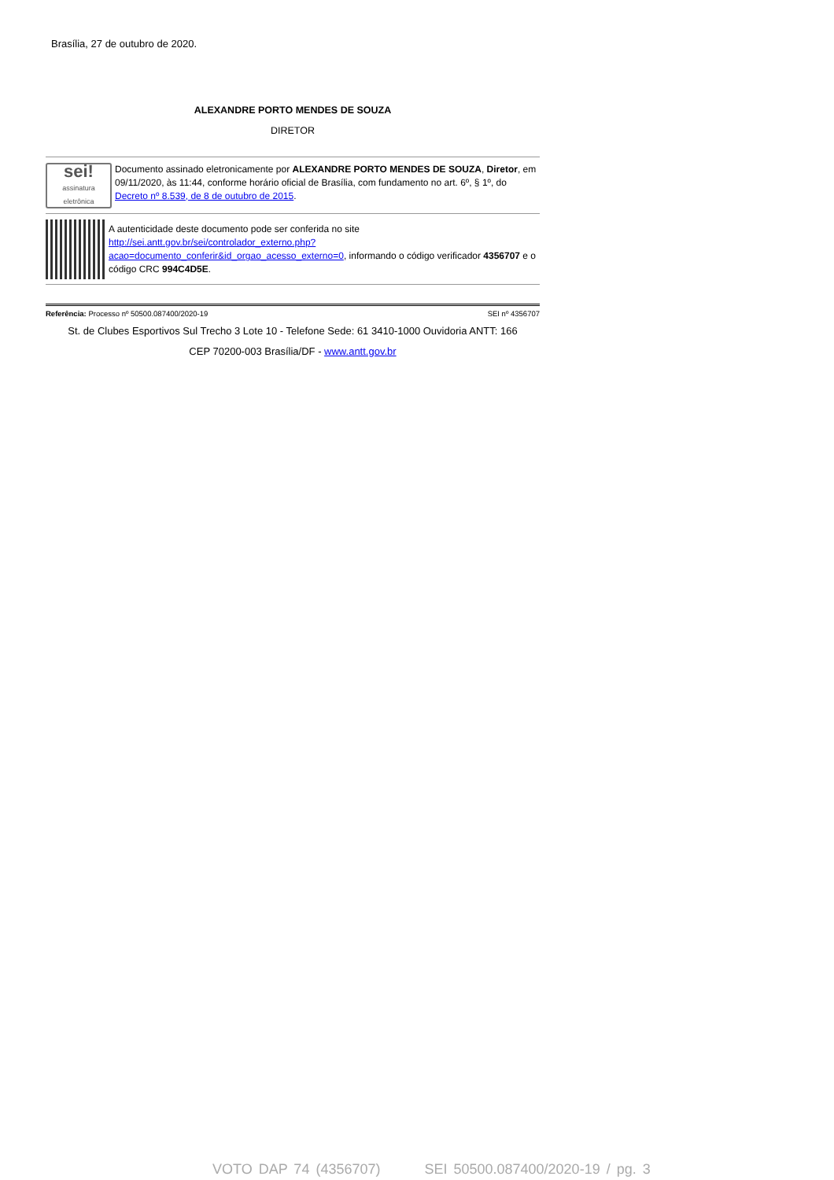Brasília, 27 de outubro de 2020.
ALEXANDRE PORTO MENDES DE SOUZA
DIRETOR
sei!
assinatura eletrônica
Documento assinado eletronicamente por ALEXANDRE PORTO MENDES DE SOUZA, Diretor, em 09/11/2020, às 11:44, conforme horário oficial de Brasília, com fundamento no art. 6º, § 1º, do Decreto nº 8.539, de 8 de outubro de 2015.
A autenticidade deste documento pode ser conferida no site http://sei.antt.gov.br/sei/controlador_externo.php?acao=documento_conferir&id_orgao_acesso_externo=0, informando o código verificador 4356707 e o código CRC 994C4D5E.
Referência: Processo nº 50500.087400/2020-19 SEI nº 4356707
St. de Clubes Esportivos Sul Trecho 3 Lote 10 - Telefone Sede: 61 3410-1000 Ouvidoria ANTT: 166
CEP 70200-003 Brasília/DF - www.antt.gov.br
VOTO DAP 74 (4356707) SEI 50500.087400/2020-19 / pg. 3